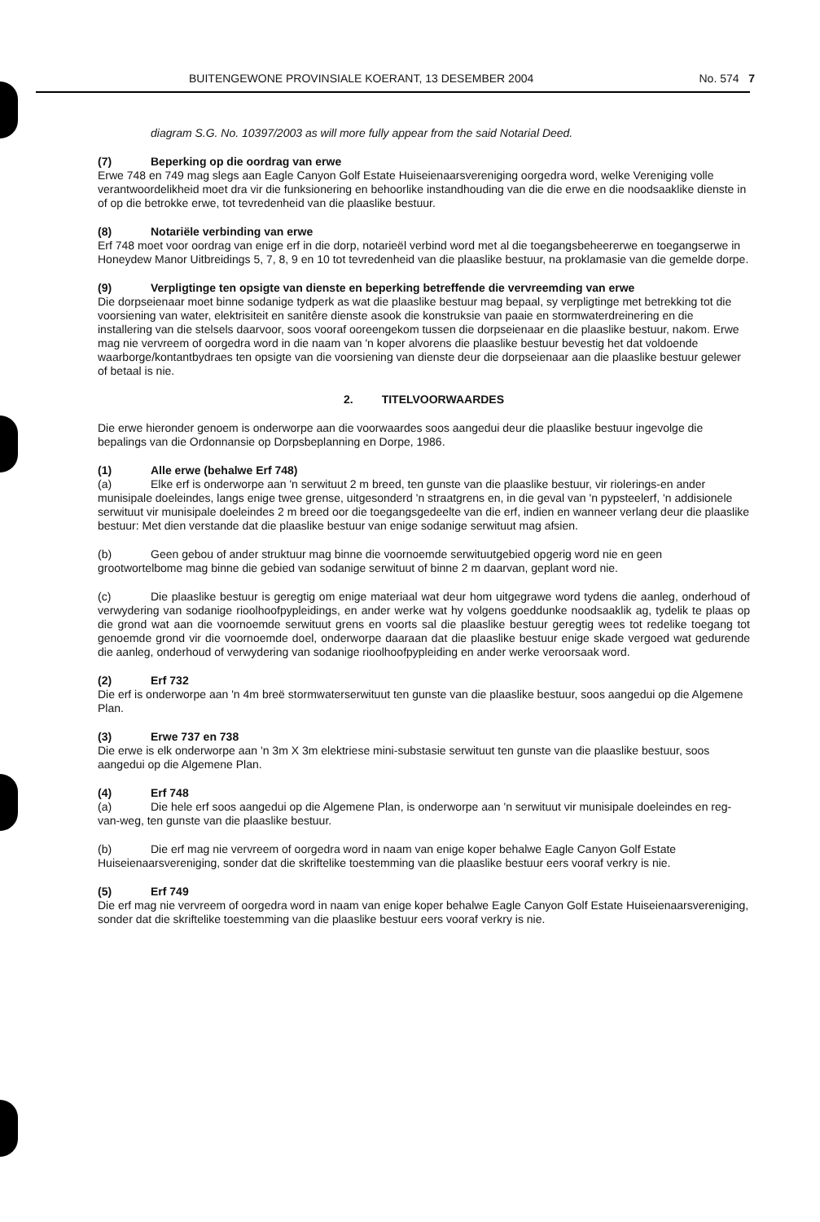BUITENGEWONE PROVINSIALE KOERANT, 13 DESEMBER 2004 No. 574 7
diagram S.G. No. 10397/2003 as will more fully appear from the said Notarial Deed.
(7) Beperking op die oordrag van erwe
Erwe 748 en 749 mag slegs aan Eagle Canyon Golf Estate Huiseienaarsvereniging oorgedra word, welke Vereniging volle verantwoordelikheid moet dra vir die funksionering en behoorlike instandhouding van die die erwe en die noodsaaklike dienste in of op die betrokke erwe, tot tevredenheid van die plaaslike bestuur.
(8) Notariële verbinding van erwe
Erf 748 moet voor oordrag van enige erf in die dorp, notarieël verbind word met al die toegangsbeheererwe en toegangserwe in Honeydew Manor Uitbreidings 5, 7, 8, 9 en 10 tot tevredenheid van die plaaslike bestuur, na proklamasie van die gemelde dorpe.
(9) Verpligtinge ten opsigte van dienste en beperking betreffende die vervreemding van erwe
Die dorpseienaar moet binne sodanige tydperk as wat die plaaslike bestuur mag bepaal, sy verpligtinge met betrekking tot die voorsiening van water, elektrisiteit en sanitêre dienste asook die konstruksie van paaie en stormwaterdreinering en die installering van die stelsels daarvoor, soos vooraf ooreengekom tussen die dorpseienaar en die plaaslike bestuur, nakom. Erwe mag nie vervreem of oorgedra word in die naam van 'n koper alvorens die plaaslike bestuur bevestig het dat voldoende waarborge/kontantbydraes ten opsigte van die voorsiening van dienste deur die dorpseienaar aan die plaaslike bestuur gelewer of betaal is nie.
2. TITELVOORWAARDES
Die erwe hieronder genoem is onderworpe aan die voorwaardes soos aangedui deur die plaaslike bestuur ingevolge die bepalings van die Ordonnansie op Dorpsbeplanning en Dorpe, 1986.
(1) Alle erwe (behalwe Erf 748)
(a) Elke erf is onderworpe aan 'n serwituut 2 m breed, ten gunste van die plaaslike bestuur, vir riolerings-en ander munisipale doeleindes, langs enige twee grense, uitgesonderd 'n straatgrens en, in die geval van 'n pypsteelerf, 'n addisionele serwituut vir munisipale doeleindes 2 m breed oor die toegangsgedeelte van die erf, indien en wanneer verlang deur die plaaslike bestuur: Met dien verstande dat die plaaslike bestuur van enige sodanige serwituut mag afsien.
(b) Geen gebou of ander struktuur mag binne die voornoemde serwituutgebied opgerig word nie en geen grootwortelbome mag binne die gebied van sodanige serwituut of binne 2 m daarvan, geplant word nie.
(c) Die plaaslike bestuur is geregtig om enige materiaal wat deur hom uitgegrawe word tydens die aanleg, onderhoud of verwydering van sodanige rioolhoofpypleidings, en ander werke wat hy volgens goeddunke noodsaaklik ag, tydelik te plaas op die grond wat aan die voornoemde serwituut grens en voorts sal die plaaslike bestuur geregtig wees tot redelike toegang tot genoemde grond vir die voornoemde doel, onderworpe daaraan dat die plaaslike bestuur enige skade vergoed wat gedurende die aanleg, onderhoud of verwydering van sodanige rioolhoofpypleiding en ander werke veroorsaak word.
(2) Erf 732
Die erf is onderworpe aan 'n 4m breë stormwaterserwituut ten gunste van die plaaslike bestuur, soos aangedui op die Algemene Plan.
(3) Erwe 737 en 738
Die erwe is elk onderworpe aan 'n 3m X 3m elektriese mini-substasie serwituut ten gunste van die plaaslike bestuur, soos aangedui op die Algemene Plan.
(4) Erf 748
(a) Die hele erf soos aangedui op die Algemene Plan, is onderworpe aan 'n serwituut vir munisipale doeleindes en reg-van-weg, ten gunste van die plaaslike bestuur.
(b) Die erf mag nie vervreem of oorgedra word in naam van enige koper behalwe Eagle Canyon Golf Estate Huiseienaarsvereniging, sonder dat die skriftelike toestemming van die plaaslike bestuur eers vooraf verkry is nie.
(5) Erf 749
Die erf mag nie vervreem of oorgedra word in naam van enige koper behalwe Eagle Canyon Golf Estate Huiseienaarsvereniging, sonder dat die skriftelike toestemming van die plaaslike bestuur eers vooraf verkry is nie.